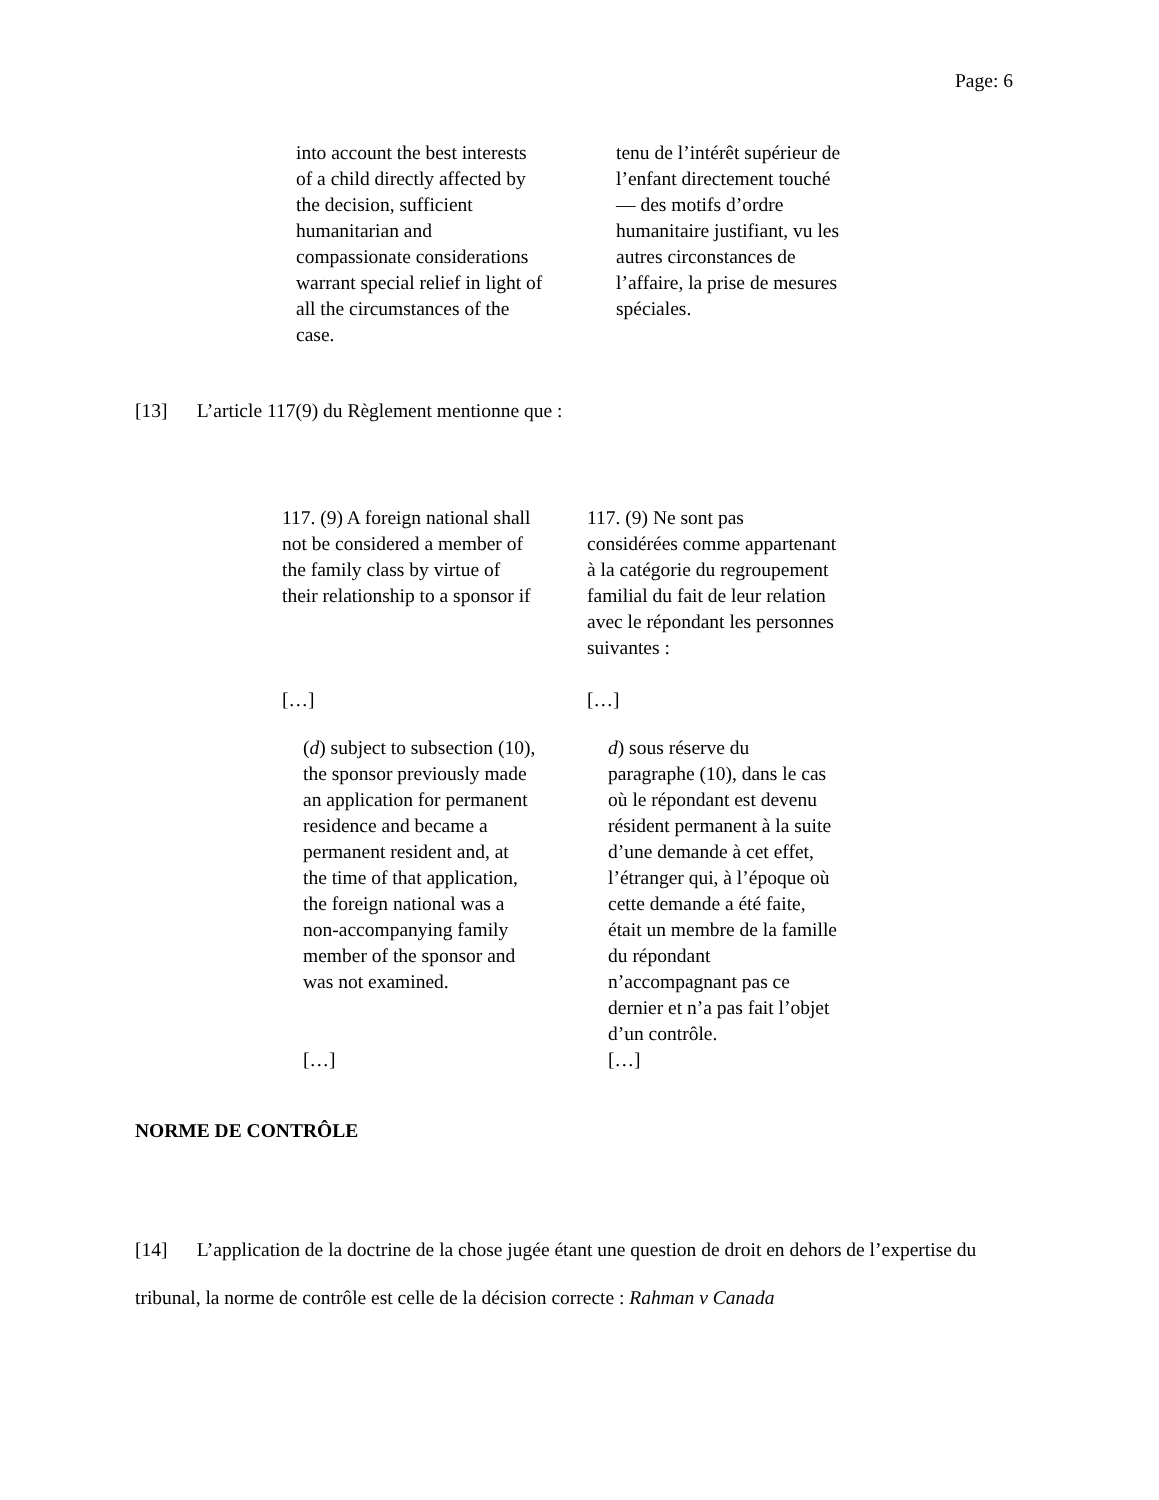Page: 6
into account the best interests
of a child directly affected by
the decision, sufficient
humanitarian and
compassionate considerations
warrant special relief in light of
all the circumstances of the
case.
tenu de l’intérêt supérieur de
l’enfant directement touché
— des motifs d’ordre
humanitaire justifiant, vu les
autres circonstances de
l’affaire, la prise de mesures
spéciales.
[13] L’article 117(9) du Règlement mentionne que :
117. (9) A foreign national shall
not be considered a member of
the family class by virtue of
their relationship to a sponsor if
[…]
117. (9) Ne sont pas
considérées comme appartenant
à la catégorie du regroupement
familial du fait de leur relation
avec le répondant les personnes
suivantes :
[…]
(d) subject to subsection (10),
the sponsor previously made
an application for permanent
residence and became a
permanent resident and, at
the time of that application,
the foreign national was a
non-accompanying family
member of the sponsor and
was not examined.
[…]
d) sous réserve du
paragraphe (10), dans le cas
où le répondant est devenu
résident permanent à la suite
d’une demande à cet effet,
l’étranger qui, à l’époque où
cette demande a été faite,
était un membre de la famille
du répondant
n’accompagnant pas ce
dernier et n’a pas fait l’objet
d’un contrôle.
[…]
NORME DE CONTRÔLE
[14] L’application de la doctrine de la chose jugée étant une question de droit en dehors de l’expertise du tribunal, la norme de contrôle est celle de la décision correcte : Rahman v Canada